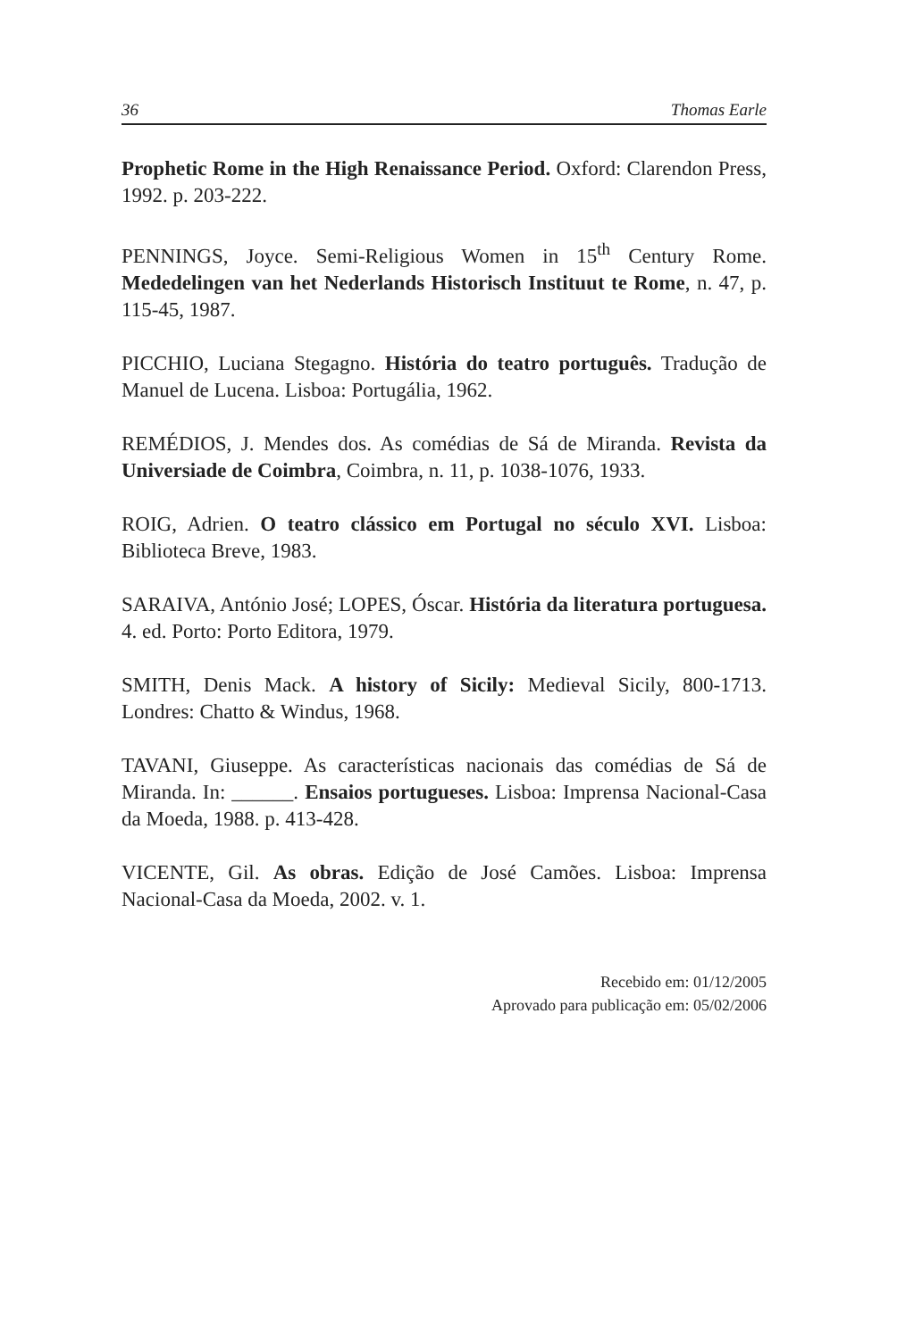36 Thomas Earle
Prophetic Rome in the High Renaissance Period. Oxford: Clarendon Press, 1992. p. 203-222.
PENNINGS, Joyce. Semi-Religious Women in 15<sup>th</sup> Century Rome. Mededelingen van het Nederlands Historisch Instituut te Rome, n. 47, p. 115-45, 1987.
PICCHIO, Luciana Stegagno. História do teatro português. Tradução de Manuel de Lucena. Lisboa: Portugália, 1962.
REMÉDIOS, J. Mendes dos. As comédias de Sá de Miranda. Revista da Universiade de Coimbra, Coimbra, n. 11, p. 1038-1076, 1933.
ROIG, Adrien. O teatro clássico em Portugal no século XVI. Lisboa: Biblioteca Breve, 1983.
SARAIVA, António José; LOPES, Óscar. História da literatura portuguesa. 4. ed. Porto: Porto Editora, 1979.
SMITH, Denis Mack. A history of Sicily: Medieval Sicily, 800-1713. Londres: Chatto & Windus, 1968.
TAVANI, Giuseppe. As características nacionais das comédias de Sá de Miranda. In: ______. Ensaios portugueses. Lisboa: Imprensa Nacional-Casa da Moeda, 1988. p. 413-428.
VICENTE, Gil. As obras. Edição de José Camões. Lisboa: Imprensa Nacional-Casa da Moeda, 2002. v. 1.
Recebido em: 01/12/2005
Aprovado para publicação em: 05/02/2006